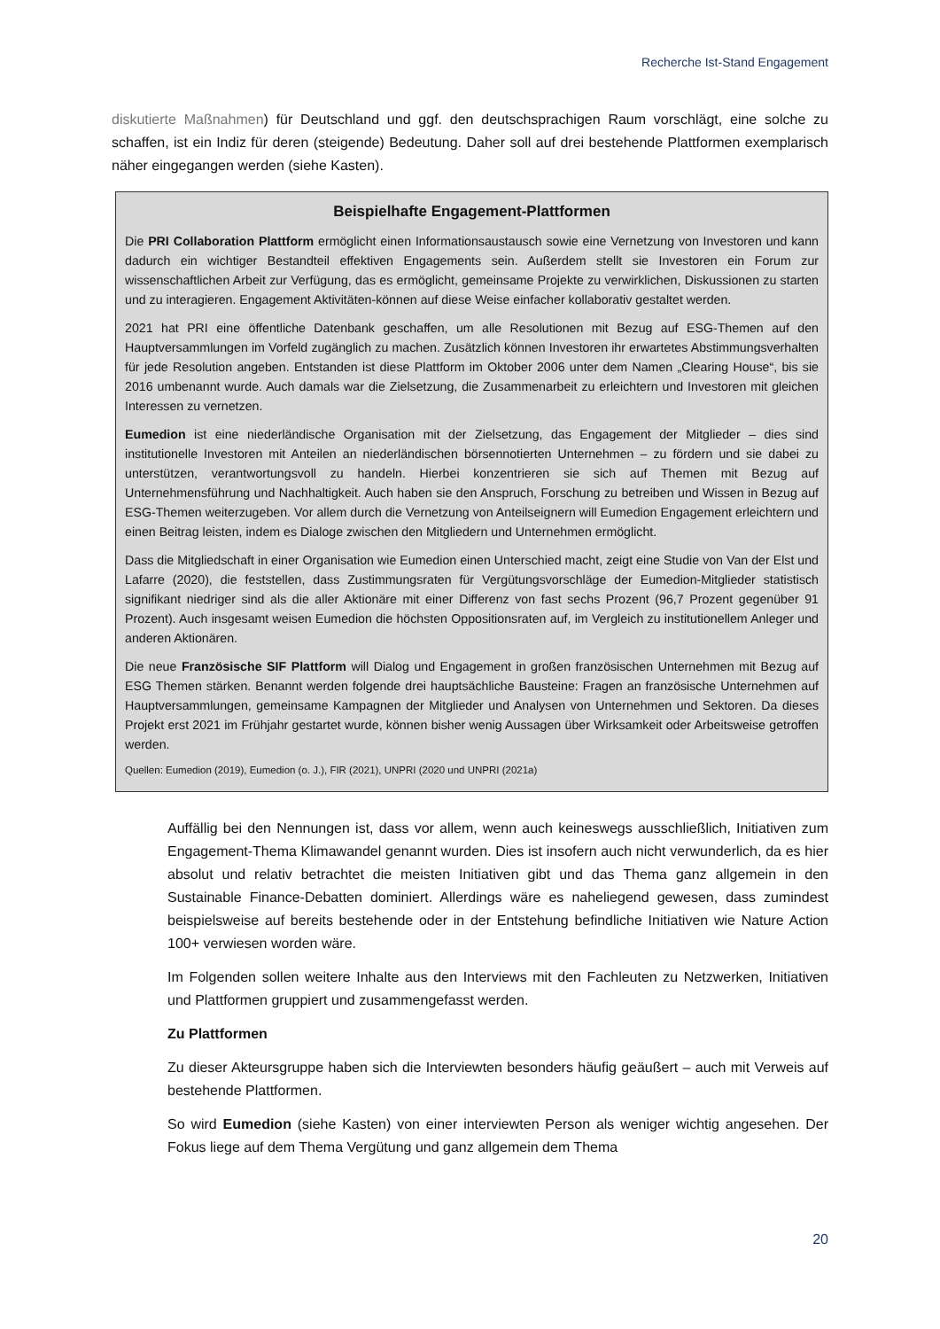Recherche Ist-Stand Engagement
diskutierte Maßnahmen) für Deutschland und ggf. den deutschsprachigen Raum vorschlägt, eine solche zu schaffen, ist ein Indiz für deren (steigende) Bedeutung. Daher soll auf drei bestehende Plattformen exemplarisch näher eingegangen werden (siehe Kasten).
Beispielhafte Engagement-Plattformen
Die PRI Collaboration Plattform ermöglicht einen Informationsaustausch sowie eine Vernetzung von Investoren und kann dadurch ein wichtiger Bestandteil effektiven Engagements sein. Außerdem stellt sie Investoren ein Forum zur wissenschaftlichen Arbeit zur Verfügung, das es ermöglicht, gemeinsame Projekte zu verwirklichen, Diskussionen zu starten und zu interagieren. Engagement Aktivitäten-können auf diese Weise einfacher kollaborativ gestaltet werden.
2021 hat PRI eine öffentliche Datenbank geschaffen, um alle Resolutionen mit Bezug auf ESG-Themen auf den Hauptversammlungen im Vorfeld zugänglich zu machen. Zusätzlich können Investoren ihr erwartetes Abstimmungsverhalten für jede Resolution angeben. Entstanden ist diese Plattform im Oktober 2006 unter dem Namen „Clearing House“, bis sie 2016 umbenannt wurde. Auch damals war die Zielsetzung, die Zusammenarbeit zu erleichtern und Investoren mit gleichen Interessen zu vernetzen.
Eumedion ist eine niederländische Organisation mit der Zielsetzung, das Engagement der Mitglieder – dies sind institutionelle Investoren mit Anteilen an niederländischen börsennotierten Unternehmen – zu fördern und sie dabei zu unterstützen, verantwortungsvoll zu handeln. Hierbei konzentrieren sie sich auf Themen mit Bezug auf Unternehmensführung und Nachhaltigkeit. Auch haben sie den Anspruch, Forschung zu betreiben und Wissen in Bezug auf ESG-Themen weiterzugeben. Vor allem durch die Vernetzung von Anteilseignern will Eumedion Engagement erleichtern und einen Beitrag leisten, indem es Dialoge zwischen den Mitgliedern und Unternehmen ermöglicht.
Dass die Mitgliedschaft in einer Organisation wie Eumedion einen Unterschied macht, zeigt eine Studie von Van der Elst und Lafarre (2020), die feststellen, dass Zustimmungsraten für Vergütungsvorschläge der Eumedion-Mitglieder statistisch signifikant niedriger sind als die aller Aktionäre mit einer Differenz von fast sechs Prozent (96,7 Prozent gegenüber 91 Prozent). Auch insgesamt weisen Eumedion die höchsten Oppositionsraten auf, im Vergleich zu institutionellem Anleger und anderen Aktionären.
Die neue Französische SIF Plattform will Dialog und Engagement in großen französischen Unternehmen mit Bezug auf ESG Themen stärken. Benannt werden folgende drei hauptsächliche Bausteine: Fragen an französische Unternehmen auf Hauptversammlungen, gemeinsame Kampagnen der Mitglieder und Analysen von Unternehmen und Sektoren. Da dieses Projekt erst 2021 im Frühjahr gestartet wurde, können bisher wenig Aussagen über Wirksamkeit oder Arbeitsweise getroffen werden.
Quellen: Eumedion (2019), Eumedion (o. J.), FIR (2021), UNPRI (2020 und UNPRI (2021a)
Auffällig bei den Nennungen ist, dass vor allem, wenn auch keineswegs ausschließlich, Initiativen zum Engagement-Thema Klimawandel genannt wurden. Dies ist insofern auch nicht verwunderlich, da es hier absolut und relativ betrachtet die meisten Initiativen gibt und das Thema ganz allgemein in den Sustainable Finance-Debatten dominiert. Allerdings wäre es naheliegend gewesen, dass zumindest beispielsweise auf bereits bestehende oder in der Entstehung befindliche Initiativen wie Nature Action 100+ verwiesen worden wäre.
Im Folgenden sollen weitere Inhalte aus den Interviews mit den Fachleuten zu Netzwerken, Initiativen und Plattformen gruppiert und zusammengefasst werden.
Zu Plattformen
Zu dieser Akteursgruppe haben sich die Interviewten besonders häufig geäußert – auch mit Verweis auf bestehende Plattformen.
So wird Eumedion (siehe Kasten) von einer interviewten Person als weniger wichtig angesehen. Der Fokus liege auf dem Thema Vergütung und ganz allgemein dem Thema
20